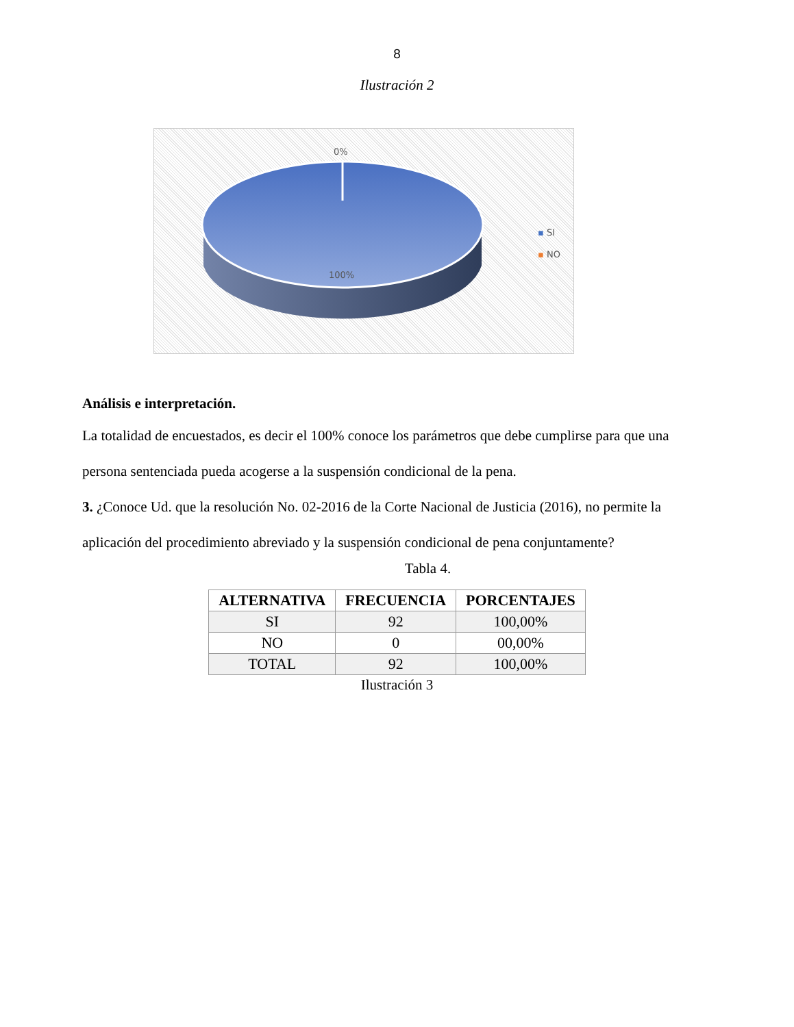8
Ilustración 2
0%
100%
▪ SI
▪ NO
Análisis e interpretación.
La totalidad de encuestados, es decir el 100% conoce los parámetros que debe cumplirse para que una persona sentenciada pueda acogerse a la suspensión condicional de la pena.
3. ¿Conoce Ud. que la resolución No. 02-2016 de la Corte Nacional de Justicia (2016), no permite la aplicación del procedimiento abreviado y la suspensión condicional de pena conjuntamente?
Tabla 4.
| ALTERNATIVA | FRECUENCIA | PORCENTAJES |
| --- | --- | --- |
| SI | 92 | 100,00% |
| NO | 0 | 00,00% |
| TOTAL | 92 | 100,00% |
Ilustración 3